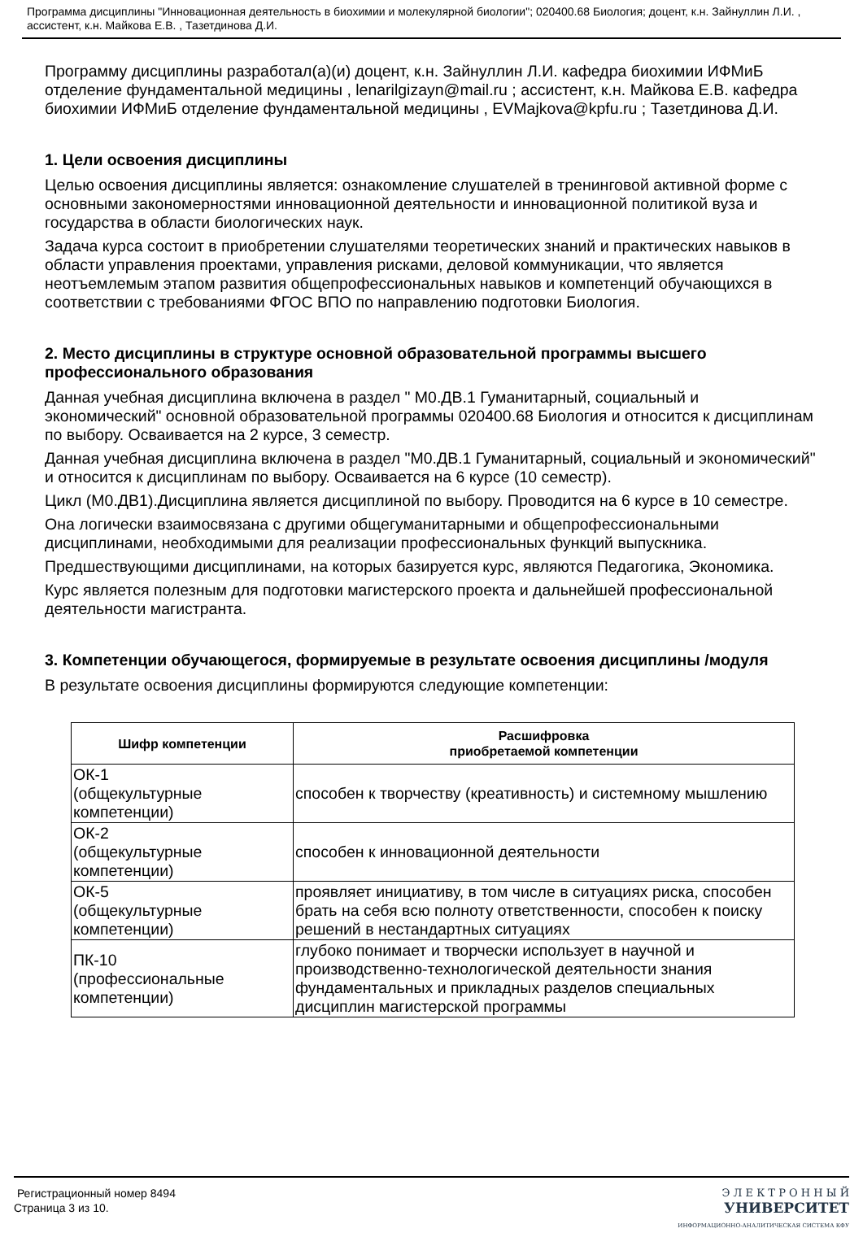Программа дисциплины "Инновационная деятельность в биохимии и молекулярной биологии"; 020400.68 Биология; доцент, к.н. Зайнуллин Л.И. , ассистент, к.н. Майкова Е.В. , Тазетдинова Д.И.
Программу дисциплины разработал(а)(и) доцент, к.н. Зайнуллин Л.И. кафедра биохимии ИФМиБ отделение фундаментальной медицины , lenarilgizayn@mail.ru ; ассистент, к.н. Майкова Е.В. кафедра биохимии ИФМиБ отделение фундаментальной медицины , EVMajkova@kpfu.ru ; Тазетдинова Д.И.
1. Цели освоения дисциплины
Целью освоения дисциплины является: ознакомление слушателей в тренинговой активной форме с основными закономерностями инновационной деятельности и инновационной политикой вуза и государства в области биологических наук.
Задача курса состоит в приобретении слушателями теоретических знаний и практических навыков в области управления проектами, управления рисками, деловой коммуникации, что является неотъемлемым этапом развития общепрофессиональных навыков и компетенций обучающихся в соответствии с требованиями ФГОС ВПО по направлению подготовки Биология.
2. Место дисциплины в структуре основной образовательной программы высшего профессионального образования
Данная учебная дисциплина включена в раздел " М0.ДВ.1 Гуманитарный, социальный и экономический" основной образовательной программы 020400.68 Биология и относится к дисциплинам по выбору. Осваивается на 2 курсе, 3 семестр.
Данная учебная дисциплина включена в раздел "М0.ДВ.1 Гуманитарный, социальный и экономический" и относится к дисциплинам по выбору. Осваивается на 6 курсе (10 семестр).
Цикл (М0.ДВ1).Дисциплина является дисциплиной по выбору. Проводится на 6 курсе в 10 семестре.
Она логически взаимосвязана с другими общегуманитарными и общепрофессиональными дисциплинами, необходимыми для реализации профессиональных функций выпускника.
Предшествующими дисциплинами, на которых базируется курс, являются Педагогика, Экономика.
Курс является полезным для подготовки магистерского проекта и дальнейшей профессиональной деятельности магистранта.
3. Компетенции обучающегося, формируемые в результате освоения дисциплины /модуля
В результате освоения дисциплины формируются следующие компетенции:
| Шифр компетенции | Расшифровка приобретаемой компетенции |
| --- | --- |
| ОК-1 (общекультурные компетенции) | способен к творчеству (креативность) и системному мышлению |
| ОК-2 (общекультурные компетенции) | способен к инновационной деятельности |
| ОК-5 (общекультурные компетенции) | проявляет инициативу, в том числе в ситуациях риска, способен брать на себя всю полноту ответственности, способен к поиску решений в нестандартных ситуациях |
| ПК-10 (профессиональные компетенции) | глубоко понимает и творчески использует в научной и производственно-технологической деятельности знания фундаментальных и прикладных разделов специальных дисциплин магистерской программы |
Регистрационный номер 8494
Страница 3 из 10.
Э Л Е К Т Р О Н Н Ы Й
УНИВЕРСИТЕТ
ИНФОРМАЦИОННО-АНАЛИТИЧЕСКАЯ СИСТЕМА КФУ